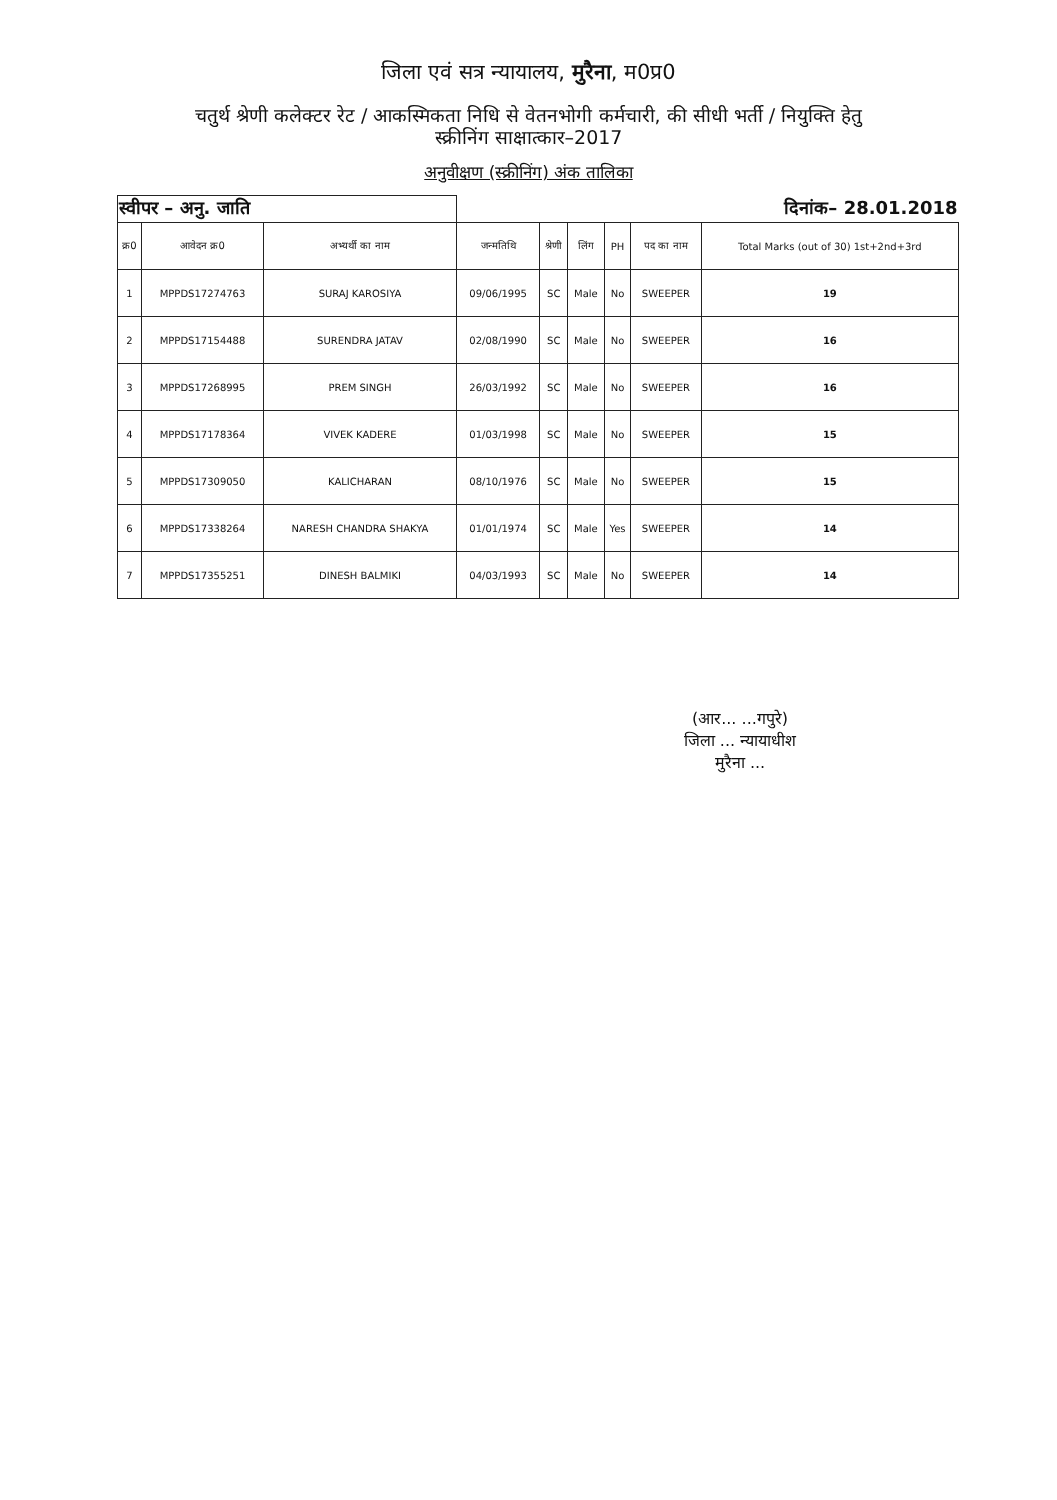जिला एवं सत्र न्यायालय, मुरैना, म0प्र0
चतुर्थ श्रेणी कलेक्टर रेट / आकस्मिकता निधि से वेतनभोगी कर्मचारी, की सीधी भर्ती / नियुक्ति हेतु
स्क्रीनिंग साक्षात्कार–2017
अनुवीक्षण (स्क्रीनिंग) अंक तालिका
| स्वीपर – अनु. जाति | | | दिनांक– 28.01.2018 | | | | | |
| क्र0 | आवेदन क्र0 | अभ्यर्थी का नाम | जन्मतिथि | श्रेणी | लिंग | PH | पद का नाम | Total Marks (out of 30) 1st+2nd+3rd |
| 1 | MPPDS17274763 | SURAJ KAROSIYA | 09/06/1995 | SC | Male | No | SWEEPER | 19 |
| 2 | MPPDS17154488 | SURENDRA JATAV | 02/08/1990 | SC | Male | No | SWEEPER | 16 |
| 3 | MPPDS17268995 | PREM SINGH | 26/03/1992 | SC | Male | No | SWEEPER | 16 |
| 4 | MPPDS17178364 | VIVEK KADERE | 01/03/1998 | SC | Male | No | SWEEPER | 15 |
| 5 | MPPDS17309050 | KALICHARAN | 08/10/1976 | SC | Male | No | SWEEPER | 15 |
| 6 | MPPDS17338264 | NARESH CHANDRA SHAKYA | 01/01/1974 | SC | Male | Yes | SWEEPER | 14 |
| 7 | MPPDS17355251 | DINESH BALMIKI | 04/03/1993 | SC | Male | No | SWEEPER | 14 |
(आर... ...गपुरे)
जिला ... न्यायाधीश
मुरैना ...